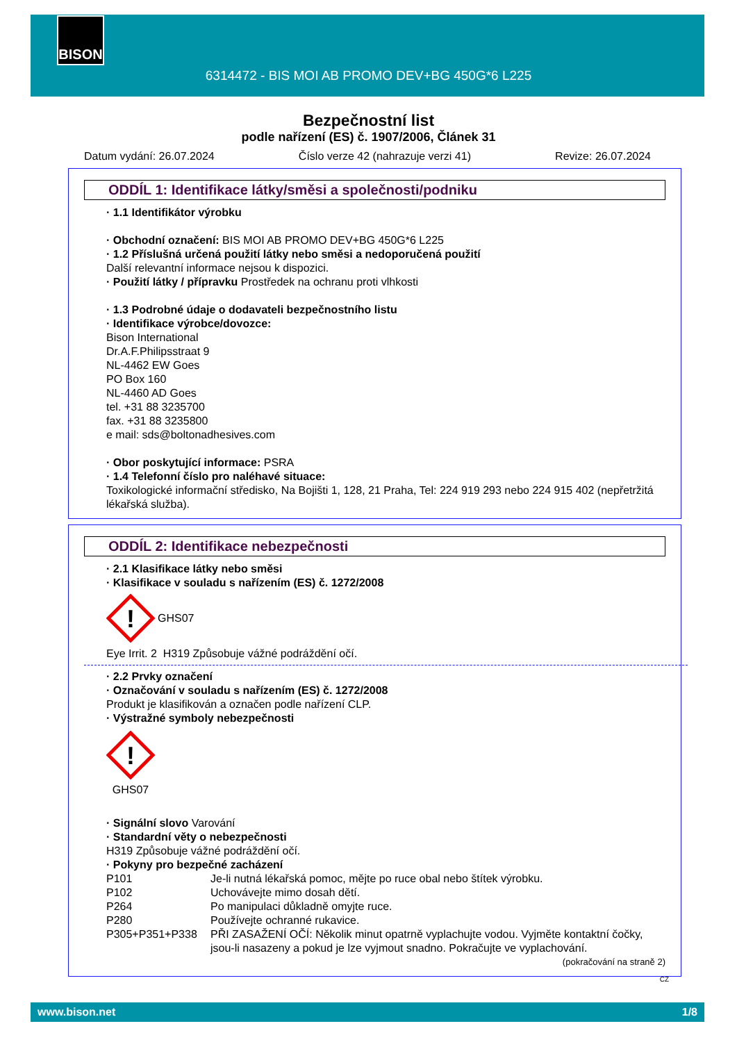BISON
6314472 - BIS MOI AB PROMO DEV+BG 450G*6 L225
Bezpečnostní list
podle nařízení (ES) č. 1907/2006, Článek 31
Datum vydání: 26.07.2024 Číslo verze 42 (nahrazuje verzi 41) Revize: 26.07.2024
ODDÍL 1: Identifikace látky/směsi a společnosti/podniku
· 1.1 Identifikátor výrobku
· Obchodní označení: BIS MOI AB PROMO DEV+BG 450G*6 L225
· 1.2 Příslušná určená použití látky nebo směsi a nedoporučená použití
Další relevantní informace nejsou k dispozici.
· Použití látky / přípravku Prostředek na ochranu proti vlhkosti
· 1.3 Podrobné údaje o dodavateli bezpečnostního listu
· Identifikace výrobce/dovozce:
Bison International
Dr.A.F.Philipsstraat 9
NL-4462 EW Goes
PO Box 160
NL-4460 AD Goes
tel. +31 88 3235700
fax. +31 88 3235800
e mail: sds@boltonadhesives.com
· Obor poskytující informace: PSRA
· 1.4 Telefonní číslo pro naléhavé situace:
Toxikologické informační středisko, Na Bojišti 1, 128, 21 Praha, Tel: 224 919 293 nebo 224 915 402 (nepřetržitá lékařská služba).
ODDÍL 2: Identifikace nebezpečnosti
· 2.1 Klasifikace látky nebo směsi
· Klasifikace v souladu s nařízením (ES) č. 1272/2008
!
GHS07
Eye Irrit. 2 H319 Způsobuje vážné podráždění očí.
· 2.2 Prvky označení
· Označování v souladu s nařízením (ES) č. 1272/2008
Produkt je klasifikován a označen podle nařízení CLP.
· Výstražné symboly nebezpečnosti
!
GHS07
· Signální slovo Varování
· Standardní věty o nebezpečnosti
H319 Způsobuje vážné podráždění očí.
· Pokyny pro bezpečné zacházení
P101 Je-li nutná lékařská pomoc, mějte po ruce obal nebo štítek výrobku.
P102 Uchovávejte mimo dosah dětí.
P264 Po manipulaci důkladně omyjte ruce.
P280 Používejte ochranné rukavice.
P305+P351+P338 PŘI ZASAŽENÍ OČÍ: Několik minut opatrně vyplachujte vodou. Vyjměte kontaktní čočky, jsou-li nasazeny a pokud je lze vyjmout snadno. Pokračujte ve vyplachování.
(pokračování na straně 2)
CZ
www.bison.net 1/8